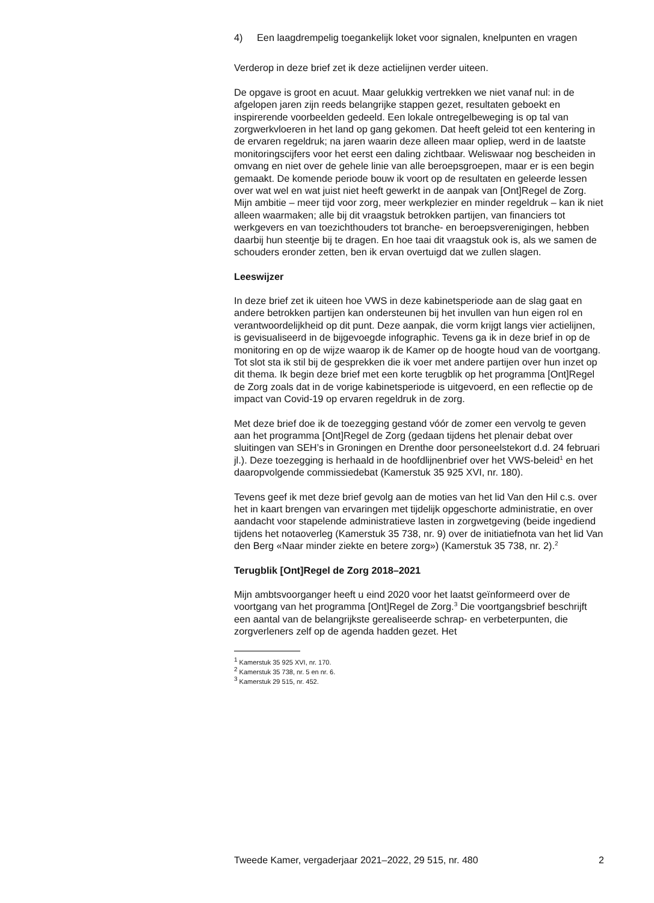4) Een laagdrempelig toegankelijk loket voor signalen, knelpunten en vragen
Verderop in deze brief zet ik deze actielijnen verder uiteen.
De opgave is groot en acuut. Maar gelukkig vertrekken we niet vanaf nul: in de afgelopen jaren zijn reeds belangrijke stappen gezet, resultaten geboekt en inspirerende voorbeelden gedeeld. Een lokale ontregelbeweging is op tal van zorgwerkvloeren in het land op gang gekomen. Dat heeft geleid tot een kentering in de ervaren regeldruk; na jaren waarin deze alleen maar opliep, werd in de laatste monitoringscijfers voor het eerst een daling zichtbaar. Weliswaar nog bescheiden in omvang en niet over de gehele linie van alle beroepsgroepen, maar er is een begin gemaakt. De komende periode bouw ik voort op de resultaten en geleerde lessen over wat wel en wat juist niet heeft gewerkt in de aanpak van [Ont]Regel de Zorg. Mijn ambitie – meer tijd voor zorg, meer werkplezier en minder regeldruk – kan ik niet alleen waarmaken; alle bij dit vraagstuk betrokken partijen, van financiers tot werkgevers en van toezichthouders tot branche- en beroepsverenigingen, hebben daarbij hun steentje bij te dragen. En hoe taai dit vraagstuk ook is, als we samen de schouders eronder zetten, ben ik ervan overtuigd dat we zullen slagen.
Leeswijzer
In deze brief zet ik uiteen hoe VWS in deze kabinetsperiode aan de slag gaat en andere betrokken partijen kan ondersteunen bij het invullen van hun eigen rol en verantwoordelijkheid op dit punt. Deze aanpak, die vorm krijgt langs vier actielijnen, is gevisualiseerd in de bijgevoegde infographic. Tevens ga ik in deze brief in op de monitoring en op de wijze waarop ik de Kamer op de hoogte houd van de voortgang. Tot slot sta ik stil bij de gesprekken die ik voer met andere partijen over hun inzet op dit thema. Ik begin deze brief met een korte terugblik op het programma [Ont]Regel de Zorg zoals dat in de vorige kabinetsperiode is uitgevoerd, en een reflectie op de impact van Covid-19 op ervaren regeldruk in de zorg.
Met deze brief doe ik de toezegging gestand vóór de zomer een vervolg te geven aan het programma [Ont]Regel de Zorg (gedaan tijdens het plenair debat over sluitingen van SEH’s in Groningen en Drenthe door personeelstekort d.d. 24 februari jl.). Deze toezegging is herhaald in de hoofdlijnenbrief over het VWS-beleid<sup>1</sup> en het daaropvolgende commissie­debat (Kamerstuk 35 925 XVI, nr. 180).
Tevens geef ik met deze brief gevolg aan de moties van het lid Van den Hil c.s. over het in kaart brengen van ervaringen met tijdelijk opgeschorte administratie, en over aandacht voor stapelende administratieve lasten in zorgwetgeving (beide ingediend tijdens het notaoverleg (Kamerstuk 35 738, nr. 9) over de initiatiefnota van het lid Van den Berg «Naar minder ziekte en betere zorg») (Kamerstuk 35 738, nr. 2).<sup>2</sup>
Terugblik [Ont]Regel de Zorg 2018–2021
Mijn ambtsvoorganger heeft u eind 2020 voor het laatst geïnformeerd over de voortgang van het programma [Ont]Regel de Zorg.<sup>3</sup> Die voort­gangsbrief beschrijft een aantal van de belangrijkste gerealiseerde schrap- en verbeterpunten, die zorgverleners zelf op de agenda hadden gezet. Het
<sup>1</sup> Kamerstuk 35 925 XVI, nr. 170.
<sup>2</sup> Kamerstuk 35 738, nr. 5 en nr. 6.
<sup>3</sup> Kamerstuk 29 515, nr. 452.
Tweede Kamer, vergaderjaar 2021–2022, 29 515, nr. 480 2